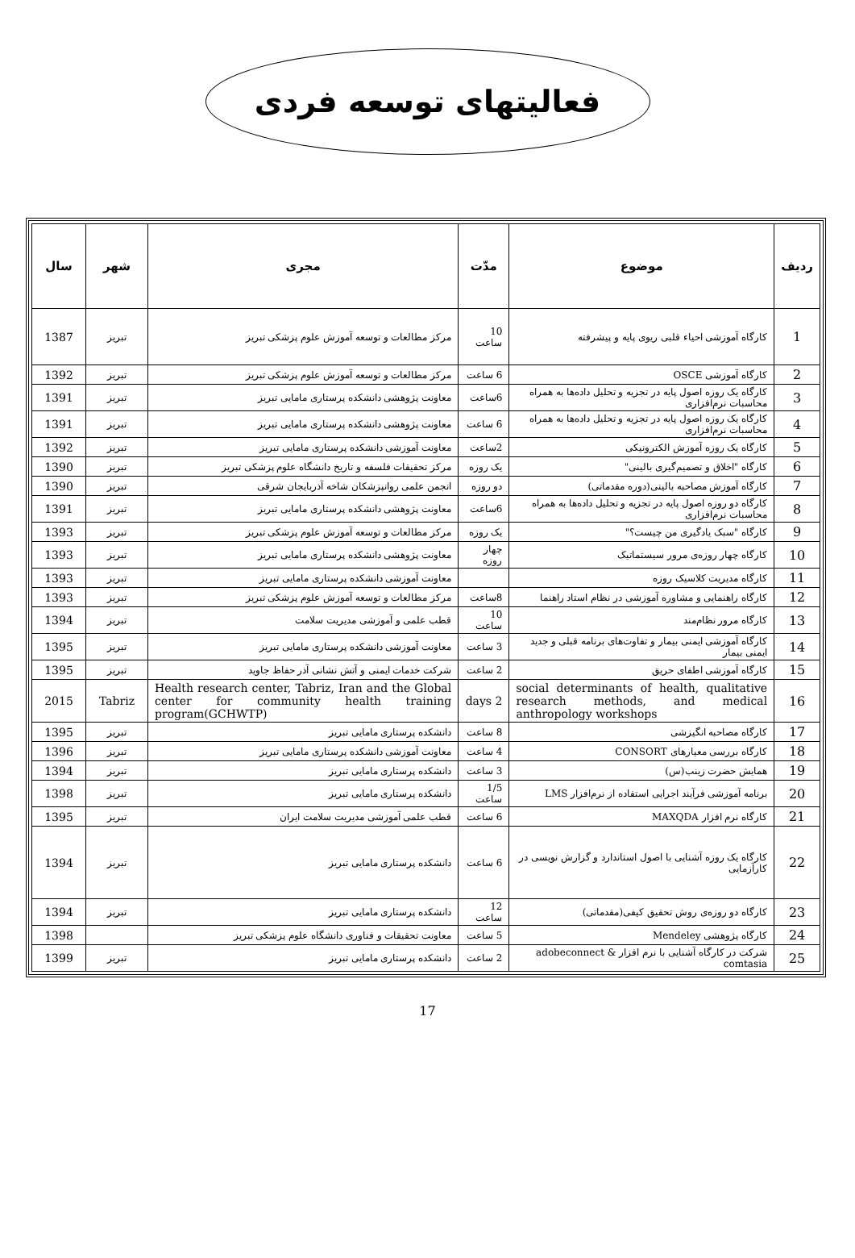فعالیتهای توسعه فردی
| ردیف | موضوع | مدّت | مجری | شهر | سال |
| --- | --- | --- | --- | --- | --- |
| 1 | کارگاه آموزشی احیاء قلبی ریوی پایه و پیشرفته | 10 ساعت | مرکز مطالعات و توسعه آموزش علوم پزشکی تبریز | تبریز | 1387 |
| 2 | کارگاه آموزشی OSCE | 6 ساعت | مرکز مطالعات و توسعه آموزش علوم پزشکی تبریز | تبریز | 1392 |
| 3 | کارگاه یک روزه اصول پایه در تجزیه و تحلیل داده‌ها به همراه محاسبات نرم‌افزاری | 6ساعت | معاونت پژوهشی دانشکده پرستاری مامایی تبریز | تبریز | 1391 |
| 4 | کارگاه یک روزه اصول پایه در تجزیه و تحلیل داده‌ها به همراه محاسبات نرم‌افزاری | 6 ساعت | معاونت پژوهشی دانشکده پرستاری مامایی تبریز | تبریز | 1391 |
| 5 | کارگاه یک روزه آموزش الکترونیکی | 2ساعت | معاونت آموزشی دانشکده پرستاری مامایی تبریز | تبریز | 1392 |
| 6 | کارگاه "اخلاق و تصمیم‌گیری بالینی" | یک روزه | مرکز تحقیقات فلسفه و تاریخ دانشگاه علوم پزشکی تبریز | تبریز | 1390 |
| 7 | کارگاه آموزش مصاحبه بالینی(دوره مقدماتی) | دو روزه | انجمن علمی روانپزشکان شاخه آذربایجان شرقی | تبریز | 1390 |
| 8 | کارگاه دو روزه اصول پایه در تجزیه و تحلیل داده‌ها به همراه محاسبات نرم‌افزاری | 6ساعت | معاونت پژوهشی دانشکده پرستاری مامایی تبریز | تبریز | 1391 |
| 9 | کارگاه "سبک یادگیری من چیست؟" | یک روزه | مرکز مطالعات و توسعه آموزش علوم پزشکی تبریز | تبریز | 1393 |
| 10 | کارگاه چهار روزه‌ی مرور سیستماتیک | چهار روزه | معاونت پژوهشی دانشکده پرستاری مامایی تبریز | تبریز | 1393 |
| 11 | کارگاه مدیریت کلاسیک روزه | | معاونت آموزشی دانشکده پرستاری مامایی تبریز | تبریز | 1393 |
| 12 | کارگاه راهنمایی و مشاوره آموزشی در نظام استاد راهنما | 8ساعت | مرکز مطالعات و توسعه آموزش علوم پزشکی تبریز | تبریز | 1393 |
| 13 | کارگاه مرور نظام‌مند | 10 ساعت | قطب علمی و آموزشی مدیریت سلامت | تبریز | 1394 |
| 14 | کارگاه آموزشی ایمنی بیمار و تفاوت‌های برنامه قبلی و جدید ایمنی بیمار | 3 ساعت | معاونت آموزشی دانشکده پرستاری مامایی تبریز | تبریز | 1395 |
| 15 | کارگاه آموزشی اطفای حریق | 2 ساعت | شرکت خدمات ایمنی و آتش نشانی آذر حفاظ جاوید | تبریز | 1395 |
| 16 | social determinants of health, qualitative research methods, and medical anthropology workshops | 2 days | Health research center, Tabriz, Iran and the Global center for community health training program(GCHWTP) | Tabriz | 2015 |
| 17 | کارگاه مصاحبه انگیزشی | 8 ساعت | دانشکده پرستاری مامایی تبریز | تبریز | 1395 |
| 18 | کارگاه بررسی معیارهای CONSORT | 4 ساعت | معاونت آموزشی دانشکده پرستاری مامایی تبریز | تبریز | 1396 |
| 19 | همایش حضرت زینب(س) | 3 ساعت | دانشکده پرستاری مامایی تبریز | تبریز | 1394 |
| 20 | برنامه آموزشی فرآیند اجرایی استفاده از نرم‌افزار LMS | 1/5 ساعت | دانشکده پرستاری مامایی تبریز | تبریز | 1398 |
| 21 | کارگاه نرم افزار MAXQDA | 6 ساعت | قطب علمی آموزشی مدیریت سلامت ایران | تبریز | 1395 |
| 22 | کارگاه یک روزه آشنایی با اصول استاندارد و گزارش نویسی در کارآزمایی | 6 ساعت | دانشکده پرستاری مامایی تبریز | تبریز | 1394 |
| 23 | کارگاه دو روزه‌ی روش تحقیق کیفی(مقدماتی) | 12 ساعت | دانشکده پرستاری مامایی تبریز | تبریز | 1394 |
| 24 | کارگاه پژوهشی Mendeley | 5 ساعت | معاونت تحقیقات و فناوری دانشگاه علوم پزشکی تبریز | | 1398 |
| 25 | شرکت در کارگاه آشنایی با نرم افزار adobeconnect & comtasia | 2 ساعت | دانشکده پرستاری مامایی تبریز | تبریز | 1399 |
17